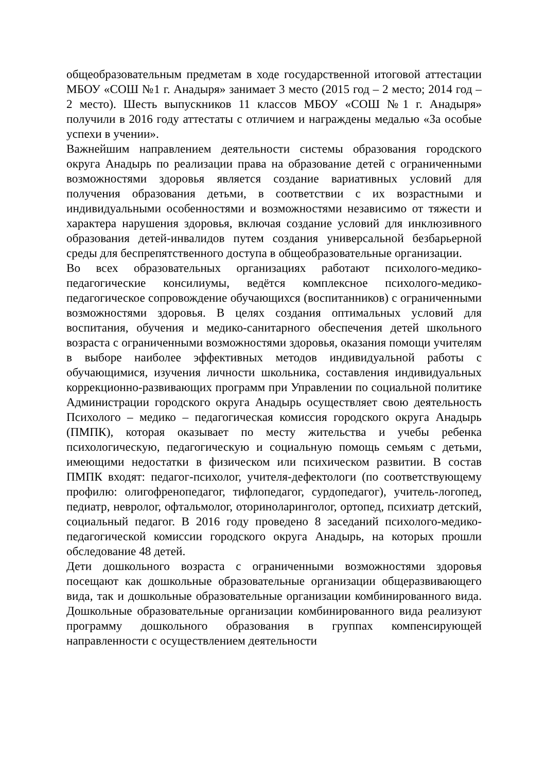общеобразовательным предметам в ходе государственной итоговой аттестации МБОУ «СОШ №1 г. Анадыря» занимает 3 место (2015 год – 2 место; 2014 год – 2 место). Шесть выпускников 11 классов МБОУ «СОШ №1 г. Анадыря» получили в 2016 году аттестаты с отличием и награждены медалью «За особые успехи в учении».
Важнейшим направлением деятельности системы образования городского округа Анадырь по реализации права на образование детей с ограниченными возможностями здоровья является создание вариативных условий для получения образования детьми, в соответствии с их возрастными и индивидуальными особенностями и возможностями независимо от тяжести и характера нарушения здоровья, включая создание условий для инклюзивного образования детей-инвалидов путем создания универсальной безбарьерной среды для беспрепятственного доступа в общеобразовательные организации.
Во всех образовательных организациях работают психолого-медико-педагогические консилиумы, ведётся комплексное психолого-медико-педагогическое сопровождение обучающихся (воспитанников) с ограниченными возможностями здоровья. В целях создания оптимальных условий для воспитания, обучения и медико-санитарного обеспечения детей школьного возраста с ограниченными возможностями здоровья, оказания помощи учителям в выборе наиболее эффективных методов индивидуальной работы с обучающимися, изучения личности школьника, составления индивидуальных коррекционно-развивающих программ при Управлении по социальной политике Администрации городского округа Анадырь осуществляет свою деятельность Психолого – медико – педагогическая комиссия городского округа Анадырь (ПМПК), которая оказывает по месту жительства и учебы ребенка психологическую, педагогическую и социальную помощь семьям с детьми, имеющими недостатки в физическом или психическом развитии. В состав ПМПК входят: педагог-психолог, учителя-дефектологи (по соответствующему профилю: олигофренопедагог, тифлопедагог, сурдопедагог), учитель-логопед, педиатр, невролог, офтальмолог, оториноларинголог, ортопед, психиатр детский, социальный педагог. В 2016 году проведено 8 заседаний психолого-медико-педагогической комиссии городского округа Анадырь, на которых прошли обследование 48 детей.
Дети дошкольного возраста с ограниченными возможностями здоровья посещают как дошкольные образовательные организации общеразвивающего вида, так и дошкольные образовательные организации комбинированного вида. Дошкольные образовательные организации комбинированного вида реализуют программу дошкольного образования в группах компенсирующей направленности с осуществлением деятельности